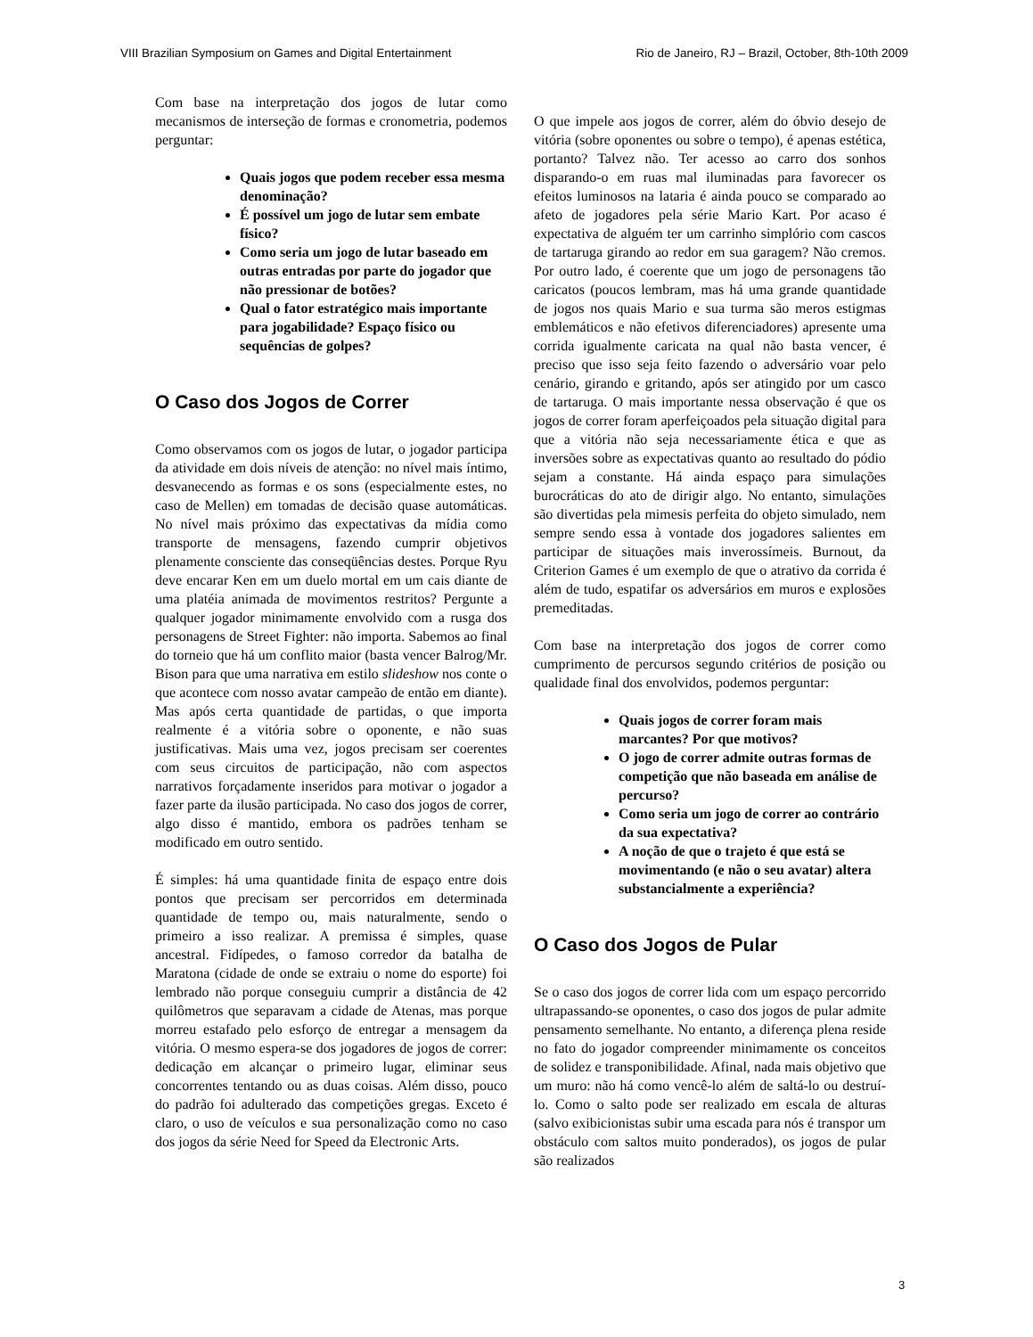VIII Brazilian Symposium on Games and Digital Entertainment Rio de Janeiro, RJ – Brazil, October, 8th-10th 2009
Com base na interpretação dos jogos de lutar como mecanismos de interseção de formas e cronometria, podemos perguntar:
Quais jogos que podem receber essa mesma denominação?
É possível um jogo de lutar sem embate físico?
Como seria um jogo de lutar baseado em outras entradas por parte do jogador que não pressionar de botões?
Qual o fator estratégico mais importante para jogabilidade? Espaço físico ou sequências de golpes?
O Caso dos Jogos de Correr
Como observamos com os jogos de lutar, o jogador participa da atividade em dois níveis de atenção: no nível mais íntimo, desvanecendo as formas e os sons (especialmente estes, no caso de Mellen) em tomadas de decisão quase automáticas. No nível mais próximo das expectativas da mídia como transporte de mensagens, fazendo cumprir objetivos plenamente consciente das conseqüências destes. Porque Ryu deve encarar Ken em um duelo mortal em um cais diante de uma platéia animada de movimentos restritos? Pergunte a qualquer jogador minimamente envolvido com a rusga dos personagens de Street Fighter: não importa. Sabemos ao final do torneio que há um conflito maior (basta vencer Balrog/Mr. Bison para que uma narrativa em estilo slideshow nos conte o que acontece com nosso avatar campeão de então em diante). Mas após certa quantidade de partidas, o que importa realmente é a vitória sobre o oponente, e não suas justificativas. Mais uma vez, jogos precisam ser coerentes com seus circuitos de participação, não com aspectos narrativos forçadamente inseridos para motivar o jogador a fazer parte da ilusão participada. No caso dos jogos de correr, algo disso é mantido, embora os padrões tenham se modificado em outro sentido.
É simples: há uma quantidade finita de espaço entre dois pontos que precisam ser percorridos em determinada quantidade de tempo ou, mais naturalmente, sendo o primeiro a isso realizar. A premissa é simples, quase ancestral. Fidípedes, o famoso corredor da batalha de Maratona (cidade de onde se extraiu o nome do esporte) foi lembrado não porque conseguiu cumprir a distância de 42 quilômetros que separavam a cidade de Atenas, mas porque morreu estafado pelo esforço de entregar a mensagem da vitória. O mesmo espera-se dos jogadores de jogos de correr: dedicação em alcançar o primeiro lugar, eliminar seus concorrentes tentando ou as duas coisas. Além disso, pouco do padrão foi adulterado das competições gregas. Exceto é claro, o uso de veículos e sua personalização como no caso dos jogos da série Need for Speed da Electronic Arts.
O que impele aos jogos de correr, além do óbvio desejo de vitória (sobre oponentes ou sobre o tempo), é apenas estética, portanto? Talvez não. Ter acesso ao carro dos sonhos disparando-o em ruas mal iluminadas para favorecer os efeitos luminosos na lataria é ainda pouco se comparado ao afeto de jogadores pela série Mario Kart. Por acaso é expectativa de alguém ter um carrinho simplório com cascos de tartaruga girando ao redor em sua garagem? Não cremos. Por outro lado, é coerente que um jogo de personagens tão caricatos (poucos lembram, mas há uma grande quantidade de jogos nos quais Mario e sua turma são meros estigmas emblemáticos e não efetivos diferenciadores) apresente uma corrida igualmente caricata na qual não basta vencer, é preciso que isso seja feito fazendo o adversário voar pelo cenário, girando e gritando, após ser atingido por um casco de tartaruga. O mais importante nessa observação é que os jogos de correr foram aperfeiçoados pela situação digital para que a vitória não seja necessariamente ética e que as inversões sobre as expectativas quanto ao resultado do pódio sejam a constante. Há ainda espaço para simulações burocráticas do ato de dirigir algo. No entanto, simulações são divertidas pela mimesis perfeita do objeto simulado, nem sempre sendo essa à vontade dos jogadores salientes em participar de situações mais inverossímeis. Burnout, da Criterion Games é um exemplo de que o atrativo da corrida é além de tudo, espatifar os adversários em muros e explosões premeditadas.
Com base na interpretação dos jogos de correr como cumprimento de percursos segundo critérios de posição ou qualidade final dos envolvidos, podemos perguntar:
Quais jogos de correr foram mais marcantes? Por que motivos?
O jogo de correr admite outras formas de competição que não baseada em análise de percurso?
Como seria um jogo de correr ao contrário da sua expectativa?
A noção de que o trajeto é que está se movimentando (e não o seu avatar) altera substancialmente a experiência?
O Caso dos Jogos de Pular
Se o caso dos jogos de correr lida com um espaço percorrido ultrapassando-se oponentes, o caso dos jogos de pular admite pensamento semelhante. No entanto, a diferença plena reside no fato do jogador compreender minimamente os conceitos de solidez e transponibilidade. Afinal, nada mais objetivo que um muro: não há como vencê-lo além de saltá-lo ou destruí-lo. Como o salto pode ser realizado em escala de alturas (salvo exibicionistas subir uma escada para nós é transpor um obstáculo com saltos muito ponderados), os jogos de pular são realizados
3